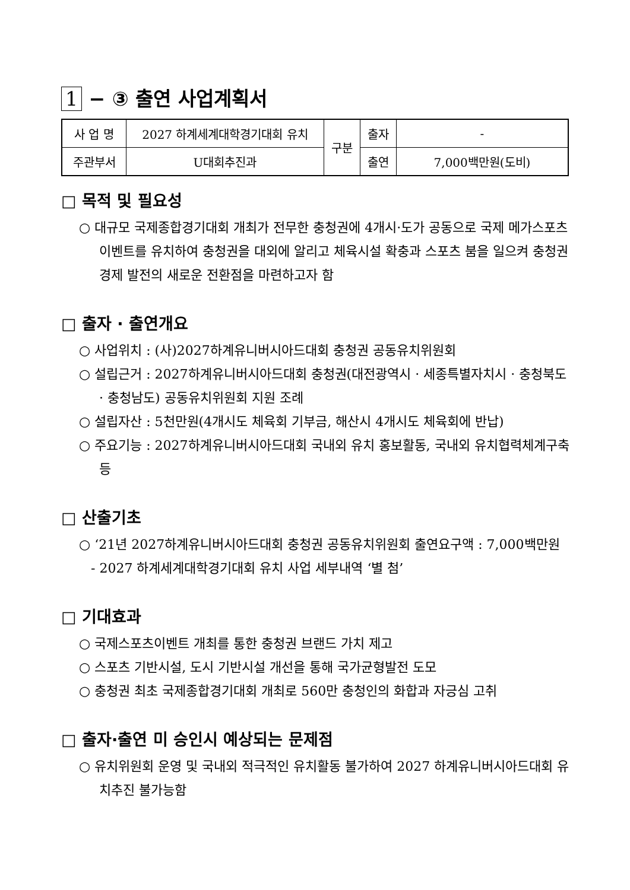1 − ③ 출연 사업계획서
| 사 업 명 | 2027 하계세계대학경기대회 유치 | 구분 | 출자 | - |
| 주관부서 | U대회추진과 | | 출연 | 7,000백만원(도비) |
□ 목적 및 필요성
○ 대규모 국제종합경기대회 개최가 전무한 충청권에 4개시·도가 공동으로 국제 메가스포츠 이벤트를 유치하여 충청권을 대외에 알리고 체육시설 확충과 스포츠 붐을 일으켜 충청권 경제 발전의 새로운 전환점을 마련하고자 함
□ 출자 · 출연개요
○ 사업위치 : (사)2027하계유니버시아드대회 충청권 공동유치위원회
○ 설립근거 : 2027하계유니버시아드대회 충청권(대전광역시 · 세종특별자치시 · 충청북도 · 충청남도) 공동유치위원회 지원 조례
○ 설립자산 : 5천만원(4개시도 체육회 기부금, 해산시 4개시도 체육회에 반납)
○ 주요기능 : 2027하계유니버시아드대회 국내외 유치 홍보활동, 국내외 유치협력체계구축 등
□ 산출기초
○ ‘21년 2027하계유니버시아드대회 충청권 공동유치위원회 출연요구액 : 7,000백만원
- 2027 하계세계대학경기대회 유치 사업 세부내역 ‘별 첨’
□ 기대효과
○ 국제스포츠이벤트 개최를 통한 충청권 브랜드 가치 제고
○ 스포츠 기반시설, 도시 기반시설 개선을 통해 국가균형발전 도모
○ 충청권 최초 국제종합경기대회 개최로 560만 충청인의 화합과 자긍심 고취
□ 출자·출연 미 승인시 예상되는 문제점
○ 유치위원회 운영 및 국내외 적극적인 유치활동 불가하여 2027 하계유니버시아드대회 유치추진 불가능함